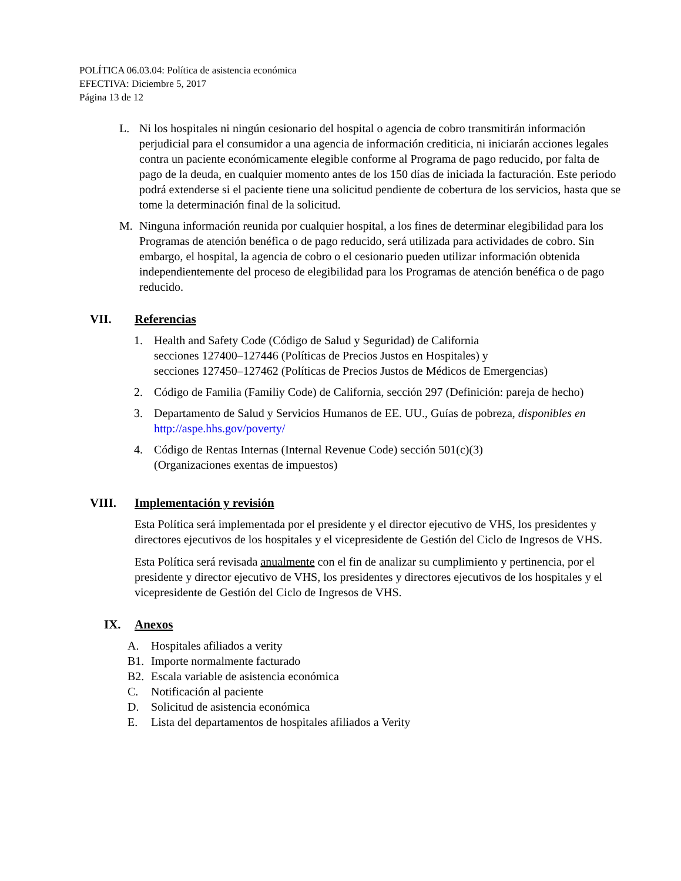POLÍTICA 06.03.04: Política de asistencia económica
EFECTIVA: Diciembre 5, 2017
Página 13 de 12
L. Ni los hospitales ni ningún cesionario del hospital o agencia de cobro transmitirán información perjudicial para el consumidor a una agencia de información crediticia, ni iniciarán acciones legales contra un paciente económicamente elegible conforme al Programa de pago reducido, por falta de pago de la deuda, en cualquier momento antes de los 150 días de iniciada la facturación. Este periodo podrá extenderse si el paciente tiene una solicitud pendiente de cobertura de los servicios, hasta que se tome la determinación final de la solicitud.
M. Ninguna información reunida por cualquier hospital, a los fines de determinar elegibilidad para los Programas de atención benéfica o de pago reducido, será utilizada para actividades de cobro. Sin embargo, el hospital, la agencia de cobro o el cesionario pueden utilizar información obtenida independientemente del proceso de elegibilidad para los Programas de atención benéfica o de pago reducido.
VII. Referencias
1. Health and Safety Code (Código de Salud y Seguridad) de California
secciones 127400–127446 (Políticas de Precios Justos en Hospitales) y
secciones 127450–127462 (Políticas de Precios Justos de Médicos de Emergencias)
2. Código de Familia (Familiy Code) de California, sección 297 (Definición: pareja de hecho)
3. Departamento de Salud y Servicios Humanos de EE. UU., Guías de pobreza, disponibles en http://aspe.hhs.gov/poverty/
4. Código de Rentas Internas (Internal Revenue Code) sección 501(c)(3)
(Organizaciones exentas de impuestos)
VIII. Implementación y revisión
Esta Política será implementada por el presidente y el director ejecutivo de VHS, los presidentes y directores ejecutivos de los hospitales y el vicepresidente de Gestión del Ciclo de Ingresos de VHS.
Esta Política será revisada anualmente con el fin de analizar su cumplimiento y pertinencia, por el presidente y director ejecutivo de VHS, los presidentes y directores ejecutivos de los hospitales y el vicepresidente de Gestión del Ciclo de Ingresos de VHS.
IX. Anexos
A. Hospitales afiliados a verity
B1. Importe normalmente facturado
B2. Escala variable de asistencia económica
C. Notificación al paciente
D. Solicitud de asistencia económica
E. Lista del departamentos de hospitales afiliados a Verity